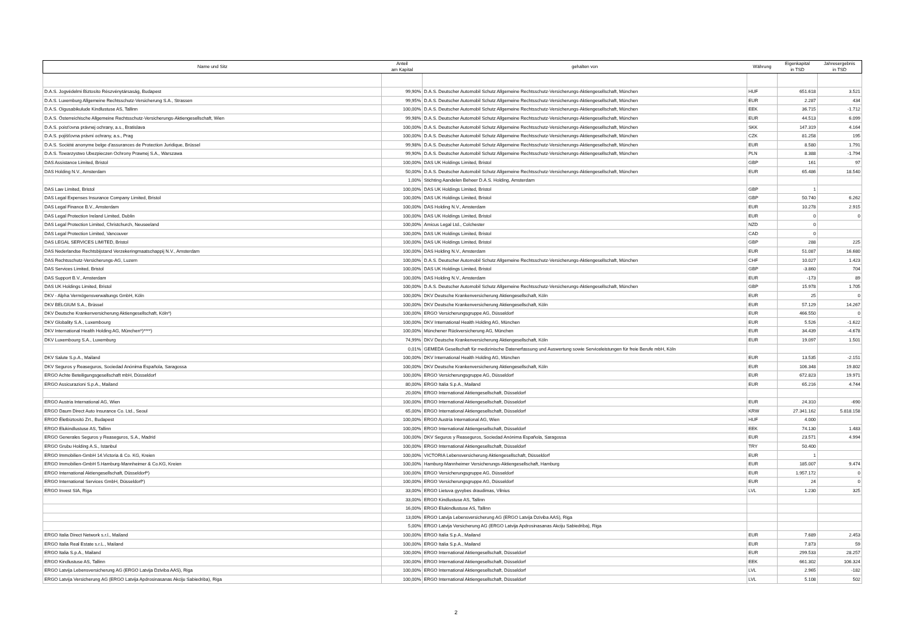| Name und Sitz | Anteil am Kapital | gehalten von | Währung | Eigenkapital in TSD | Jahresergebnis in TSD |
| --- | --- | --- | --- | --- | --- |
| D.A.S. Jogvédelmi Biztosíto Részvénytársaság, Budapest | 99,90% | D.A.S. Deutscher Automobil Schutz Allgemeine Rechtsschutz-Versicherungs-Aktiengesellschaft, München | HUF | 651.618 | 3.521 |
| D.A.S. Luxemburg Allgemeine Rechtsschutz-Versicherung S.A., Strassen | 99,95% | D.A.S. Deutscher Automobil Schutz Allgemeine Rechtsschutz-Versicherungs-Aktiengesellschaft, München | EUR | 2.287 | 434 |
| D.A.S. Oigusabikulude Kindlustuse AS, Tallinn | 100,00% | D.A.S. Deutscher Automobil Schutz Allgemeine Rechtsschutz-Versicherungs-Aktiengesellschaft, München | EEK | 36.715 | -1.712 |
| D.A.S. Österreichische Allgemeine Rechtsschutz-Versicherungs-Aktiengesellschaft, Wien | 99,98% | D.A.S. Deutscher Automobil Schutz Allgemeine Rechtsschutz-Versicherungs-Aktiengesellschaft, München | EUR | 44.513 | 6.099 |
| D.A.S. poist'ovna právnej ochrany, a.s., Bratislava | 100,00% | D.A.S. Deutscher Automobil Schutz Allgemeine Rechtsschutz-Versicherungs-Aktiengesellschaft, München | SKK | 147.319 | 4.164 |
| D.A.S. pojišťovna právní ochrany, a.s., Prag | 100,00% | D.A.S. Deutscher Automobil Schutz Allgemeine Rechtsschutz-Versicherungs-Aktiengesellschaft, München | CZK | 81.258 | 195 |
| D.A.S. Société anonyme belge d'assurances de Protection Juridique, Brüssel | 99,98% | D.A.S. Deutscher Automobil Schutz Allgemeine Rechtsschutz-Versicherungs-Aktiengesellschaft, München | EUR | 8.580 | 1.791 |
| D.A.S. Towarzystwo Ubezpieczen Ochrony Prawnej S.A., Warszawa | 99,90% | D.A.S. Deutscher Automobil Schutz Allgemeine Rechtsschutz-Versicherungs-Aktiengesellschaft, München | PLN | 8.388 | -1.794 |
| DAS Assistance Limited, Bristol | 100,00% | DAS UK Holdings Limited, Bristol | GBP | 161 | 97 |
| DAS Holding N.V., Amsterdam | 50,00% | D.A.S. Deutscher Automobil Schutz Allgemeine Rechtsschutz-Versicherungs-Aktiengesellschaft, München | EUR | 65.486 | 18.540 |
| | 1,00% | Stichting Aandelen Beheer D.A.S. Holding, Amsterdam | | | |
| DAS Law Limited, Bristol | 100,00% | DAS UK Holdings Limited, Bristol | GBP | 1 | |
| DAS Legal Expenses Insurance Company Limited, Bristol | 100,00% | DAS UK Holdings Limited, Bristol | GBP | 50.740 | 6.262 |
| DAS Legal Finance B.V., Amsterdam | 100,00% | DAS Holding N.V., Amsterdam | EUR | 10.278 | 2.915 |
| DAS Legal Protection Ireland Limited, Dublin | 100,00% | DAS UK Holdings Limited, Bristol | EUR | 0 | 0 |
| DAS Legal Protection Limited, Christchurch, Neuseeland | 100,00% | Amicus Legal Ltd., Colchester | NZD | 0 | |
| DAS Legal Protection Limited, Vancouver | 100,00% | DAS UK Holdings Limited, Bristol | CAD | 0 | |
| DAS LEGAL SERVICES LIMITED, Bristol | 100,00% | DAS UK Holdings Limited, Bristol | GBP | 288 | 225 |
| DAS Nederlandse Rechtsbijstand Verzekeringmaatschappij N.V., Amsterdam | 100,00% | DAS Holding N.V., Amsterdam | EUR | 51.087 | 16.680 |
| DAS Rechtsschutz-Versicherungs-AG, Luzern | 100,00% | D.A.S. Deutscher Automobil Schutz Allgemeine Rechtsschutz-Versicherungs-Aktiengesellschaft, München | CHF | 10.027 | 1.423 |
| DAS Services Limited, Bristol | 100,00% | DAS UK Holdings Limited, Bristol | GBP | -3.860 | 704 |
| DAS Support B.V., Amsterdam | 100,00% | DAS Holding N.V., Amsterdam | EUR | -173 | 89 |
| DAS UK Holdings Limited, Bristol | 100,00% | D.A.S. Deutscher Automobil Schutz Allgemeine Rechtsschutz-Versicherungs-Aktiengesellschaft, München | GBP | 15.978 | 1.705 |
| DKV - Alpha Vermögensverwaltungs GmbH, Köln | 100,00% | DKV Deutsche Krankenversicherung Aktiengesellschaft, Köln | EUR | 25 | 0 |
| DKV BELGIUM S.A., Brüssel | 100,00% | DKV Deutsche Krankenversicherung Aktiengesellschaft, Köln | EUR | 57.129 | 14.267 |
| DKV Deutsche Krankenversicherung Aktiengesellschaft, Köln*) | 100,00% | ERGO Versicherungsgruppe AG, Düsseldorf | EUR | 466.550 | 0 |
| DKV Globality S.A., Luxembourg | 100,00% | DKV International Health Holding AG, München | EUR | 5.526 | -1.622 |
| DKV International Health Holding AG, München*)****) | 100,00% | Münchener Rückversicherung AG, München | EUR | 34.439 | -4.678 |
| DKV Luxembourg S.A., Luxemburg | 74,99% | DKV Deutsche Krankenversicherung Aktiengesellschaft, Köln | EUR | 19.097 | 1.501 |
| | 0,01% | GEMEDA Gesellschaft für medizinische Datenerfassung und Auswertung sowie Serviceleistungen für freie Berufe mbH, Köln | | | |
| DKV Salute S.p.A., Mailand | 100,00% | DKV International Health Holding AG, München | EUR | 13.535 | -2.151 |
| DKV Seguros y Reaseguros, Sociedad Anónima Española, Saragossa | 100,00% | DKV Deutsche Krankenversicherung Aktiengesellschaft, Köln | EUR | 106.348 | 19.802 |
| ERGO Achte Beteiligungsgesellschaft mbH, Düsseldorf | 100,00% | ERGO Versicherungsgruppe AG, Düsseldorf | EUR | 672.823 | 19.971 |
| ERGO Assicurazioni S.p.A., Mailand | 80,00% | ERGO Italia S.p.A., Mailand | EUR | 65.216 | 4.744 |
| | 20,00% | ERGO International Aktiengesellschaft, Düsseldorf | | | |
| ERGO Austria International AG, Wien | 100,00% | ERGO International Aktiengesellschaft, Düsseldorf | EUR | 24.310 | -690 |
| ERGO Daum Direct Auto Insurance Co. Ltd., Seoul | 65,00% | ERGO International Aktiengesellschaft, Düsseldorf | KRW | 27.341.162 | 5.818.158 |
| ERGO Életbiztosító Zrt., Budapest | 100,00% | ERGO Austria International AG, Wien | HUF | 4.000 | |
| ERGO Elukindlustuse AS, Tallinn | 100,00% | ERGO International Aktiengesellschaft, Düsseldorf | EEK | 74.130 | 1.483 |
| ERGO Generales Seguros y Reaseguros, S.A., Madrid | 100,00% | DKV Seguros y Reaseguros, Sociedad Anónima Española, Saragossa | EUR | 23.571 | 4.994 |
| ERGO Grubu Holding A.S., Istanbul | 100,00% | ERGO International Aktiengesellschaft, Düsseldorf | TRY | 50.400 | |
| ERGO Immobilien-GmbH 14.Victoria & Co. KG, Kreien | 100,00% | VICTORIA Lebensversicherung Aktiengesellschaft, Düsseldorf | EUR | 1 | |
| ERGO Immobilien-GmbH 5.Hamburg-Mannheimer & Co.KG, Kreien | 100,00% | Hamburg-Mannheimer Versicherungs-Aktiengesellschaft, Hamburg | EUR | 185.007 | 9.474 |
| ERGO International Aktiengesellschaft, Düsseldorf*) | 100,00% | ERGO Versicherungsgruppe AG, Düsseldorf | EUR | 1.957.172 | 0 |
| ERGO International Services GmbH, Düsseldorf*) | 100,00% | ERGO Versicherungsgruppe AG, Düsseldorf | EUR | 24 | 0 |
| ERGO Invest SIA, Riga | 33,00% | ERGO Lietuva gyvybes draudimas, Vilnius | LVL | 1.230 | 325 |
| | 33,00% | ERGO Kindlustuse AS, Tallinn | | | |
| | 16,00% | ERGO Elukindlustuse AS, Tallinn | | | |
| | 13,00% | ERGO Latvija Lebensversicherung AG (ERGO Latvija Dziviba AAS), Riga | | | |
| | 5,00% | ERGO Latvija Versicherung AG (ERGO Latvija Apdrosinasanas Akciju Sabiedriba), Riga | | | |
| ERGO Italia Direct Network s.r.l., Mailand | 100,00% | ERGO Italia S.p.A., Mailand | EUR | 7.689 | 2.453 |
| ERGO Italia Real Estate s.r.L., Mailand | 100,00% | ERGO Italia S.p.A., Mailand | EUR | 7.873 | 59 |
| ERGO Italia S.p.A., Mailand | 100,00% | ERGO International Aktiengesellschaft, Düsseldorf | EUR | 299.533 | 28.257 |
| ERGO Kindlustuse AS, Tallinn | 100,00% | ERGO International Aktiengesellschaft, Düsseldorf | EEK | 661.302 | 106.324 |
| ERGO Latvija Lebensversicherung AG (ERGO Latvija Dziviba AAS), Riga | 100,00% | ERGO International Aktiengesellschaft, Düsseldorf | LVL | 2.965 | -182 |
| ERGO Latvija Versicherung AG (ERGO Latvija Apdrosinasanas Akciju Sabiedriba), Riga | 100,00% | ERGO International Aktiengesellschaft, Düsseldorf | LVL | 5.108 | 502 |
2